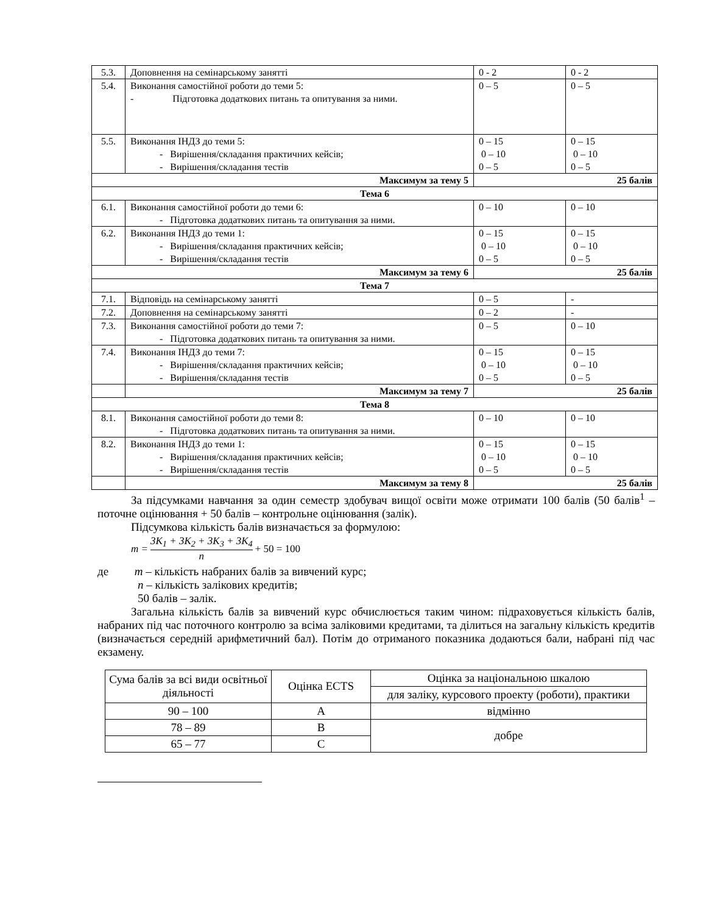| 5.3. | Доповнення на семінарському занятті | 0 - 2 | 0 - 2 |
| 5.4. | Виконання самостійної роботи до теми 5: - Підготовка додаткових питань та опитування за ними. | 0 – 5 | 0 – 5 |
| 5.5. | Виконання ІНДЗ до теми 5: - Вирішення/складання практичних кейсів; - Вирішення/складання тестів | 0 – 15 0 – 10 0 – 5 | 0 – 15 0 – 10 0 – 5 |
| Максимум за тему 5 | | 25 балів | |
| Тема 6 | | | |
| 6.1. | Виконання самостійної роботи до теми 6: - Підготовка додаткових питань та опитування за ними. | 0 – 10 | 0 – 10 |
| 6.2. | Виконання ІНДЗ до теми 1: - Вирішення/складання практичних кейсів; - Вирішення/складання тестів | 0 – 15 0 – 10 0 – 5 | 0 – 15 0 – 10 0 – 5 |
| Максимум за тему 6 | | 25 балів | |
| Тема 7 | | | |
| 7.1. | Відповідь на семінарському занятті | 0 – 5 | - |
| 7.2. | Доповнення на семінарському занятті | 0 – 2 | - |
| 7.3. | Виконання самостійної роботи до теми 7: - Підготовка додаткових питань та опитування за ними. | 0 – 5 | 0 – 10 |
| 7.4. | Виконання ІНДЗ до теми 7: - Вирішення/складання практичних кейсів; - Вирішення/складання тестів | 0 – 15 0 – 10 0 – 5 | 0 – 15 0 – 10 0 – 5 |
| | Максимум за тему 7 | 25 балів | |
| Тема 8 | | | |
| 8.1. | Виконання самостійної роботи до теми 8: - Підготовка додаткових питань та опитування за ними. | 0 – 10 | 0 – 10 |
| 8.2. | Виконання ІНДЗ до теми 1: - Вирішення/складання практичних кейсів; - Вирішення/складання тестів | 0 – 15 0 – 10 0 – 5 | 0 – 15 0 – 10 0 – 5 |
| | Максимум за тему 8 | 25 балів | |
За підсумками навчання за один семестр здобувач вищої освіти може отримати 100 балів (50 балів<sup>1</sup> – поточне оцінювання + 50 балів – контрольне оцінювання (залік).
Підсумкова кількість балів визначається за формулою:
m = 3K<sub>1</sub> + 3K<sub>2</sub> + 3K<sub>3</sub> + 3K<sub>4</sub> n + 50 = 100
де m – кількість набраних балів за вивчений курс;
n – кількість залікових кредитів;
50 балів – залік.
Загальна кількість балів за вивчений курс обчислюється таким чином: підраховується кількість балів, набраних під час поточного контролю за всіма заліковими кредитами, та ділиться на загальну кількість кредитів (визначається середній арифметичний бал). Потім до отриманого показника додаються бали, набрані під час екзамену.
| Сума балів за всі види освітньої діяльності | Оцінка ECTS | Оцінка за національною шкалою |
| | | для заліку, курсового проекту (роботи), практики |
| 90 – 100 | A | відмінно |
| 78 – 89 | B | добре |
| 65 – 77 | C | |